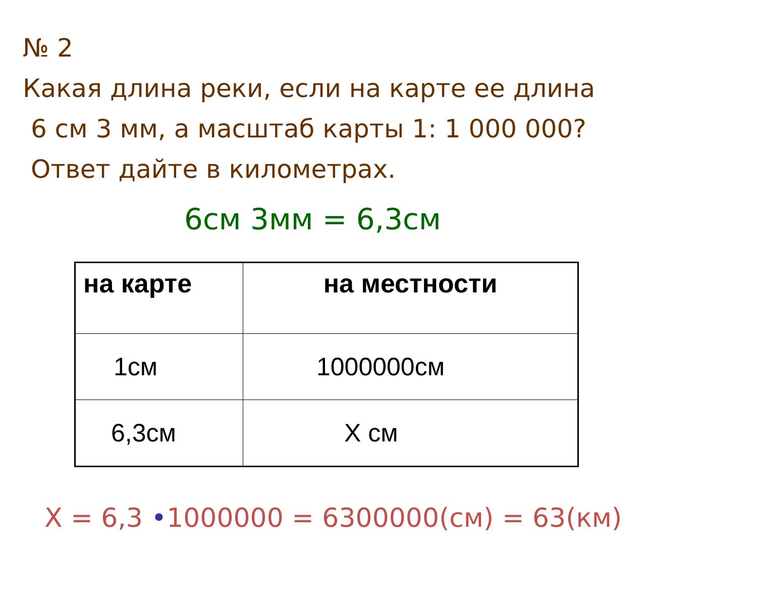№ 2
Какая длина реки, если на карте ее длина
6 см 3 мм, а масштаб карты 1: 1 000 000?
Ответ дайте в километрах.
6см 3мм = 6,3см
| на карте | на местности |
| --- | --- |
| 1см | 1000000см |
| 6,3см | Х см |
Х = 6,3 •1000000 = 6300000(см) = 63(км)